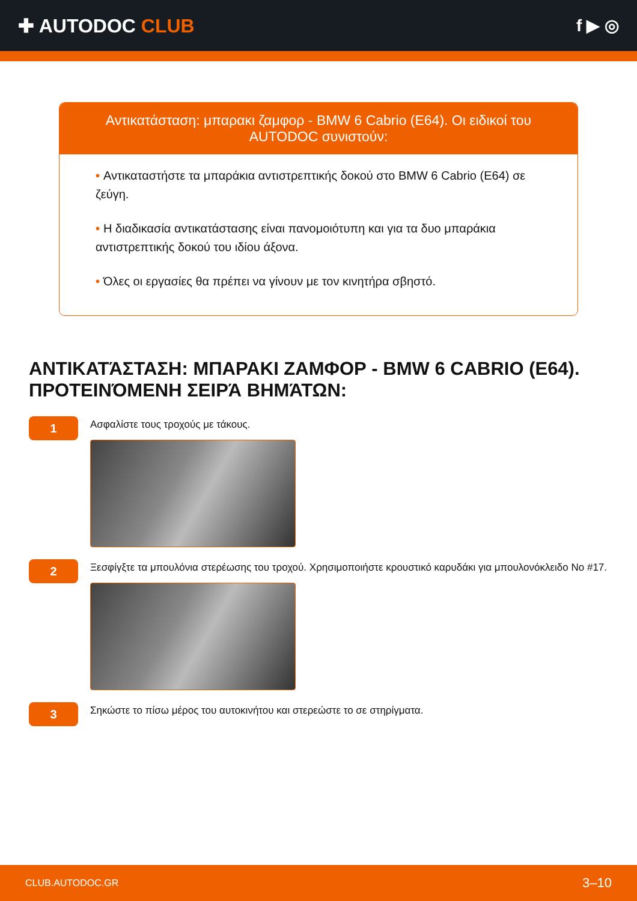✚ AUTODOC CLUB f ▶ ◎
Αντικατάσταση: μπαρακι ζαμφορ - BMW 6 Cabrio (E64). Οι ειδικοί του AUTODOC συνιστούν:
• Αντικαταστήστε τα μπαράκια αντιστρεπτικής δοκού στο BMW 6 Cabrio (E64) σε ζεύγη.
• Η διαδικασία αντικατάστασης είναι πανομοιότυπη και για τα δυο μπαράκια αντιστρεπτικής δοκού του ιδίου άξονα.
• Όλες οι εργασίες θα πρέπει να γίνουν με τον κινητήρα σβηστό.
ΑΝΤΙΚΑΤΆΣΤΑΣΗ: ΜΠΑΡΑΚΙ ΖΑΜΦΟΡ - BMW 6 CABRIO (E64). ΠΡΟΤΕΙΝΌΜΕΝΗ ΣΕΙΡΆ ΒΗΜΆΤΩΝ:
1
Ασφαλίστε τους τροχούς με τάκους.
2
Ξεσφίγξτε τα μπουλόνια στερέωσης του τροχού. Χρησιμοποιήστε κρουστικό καρυδάκι για μπουλονόκλειδο No #17.
3
Σηκώστε το πίσω μέρος του αυτοκινήτου και στερεώστε το σε στηρίγματα.
CLUB.AUTODOC.GR 3–10